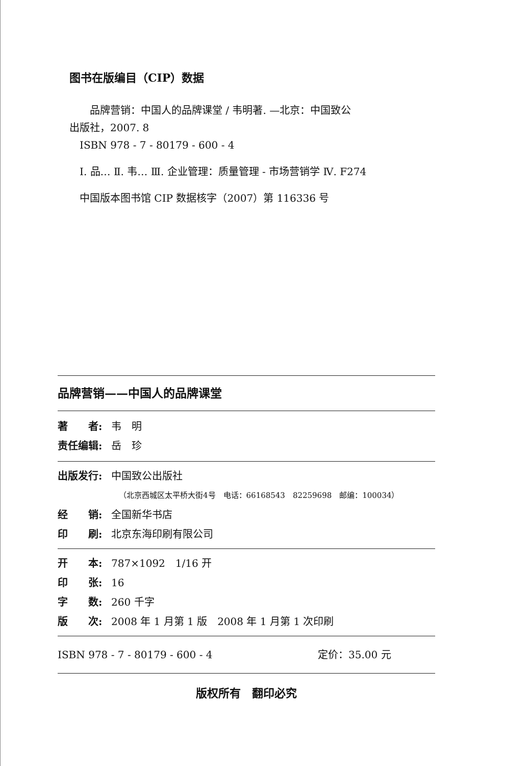图书在版编目（CIP）数据
品牌营销：中国人的品牌课堂 / 韦明著. —北京：中国致公
出版社，2007. 8
ISBN 978 - 7 - 80179 - 600 - 4
Ⅰ. 品… Ⅱ. 韦… Ⅲ. 企业管理：质量管理 - 市场营销学 Ⅳ. F274
中国版本图书馆 CIP 数据核字（2007）第 116336 号
品牌营销——中国人的品牌课堂
著　　者: 韦　明
责任编辑: 岳　珍
出版发行: 中国致公出版社
（北京西城区太平桥大街4号　电话：66168543　82259698　邮编：100034）
经　　销: 全国新华书店
印　　刷: 北京东海印刷有限公司
开　　本: 787×1092　1/16 开
印　　张: 16
字　　数: 260 千字
版　　次: 2008 年 1 月第 1 版　2008 年 1 月第 1 次印刷
ISBN 978 - 7 - 80179 - 600 - 4 定价：35.00 元
版权所有　翻印必究